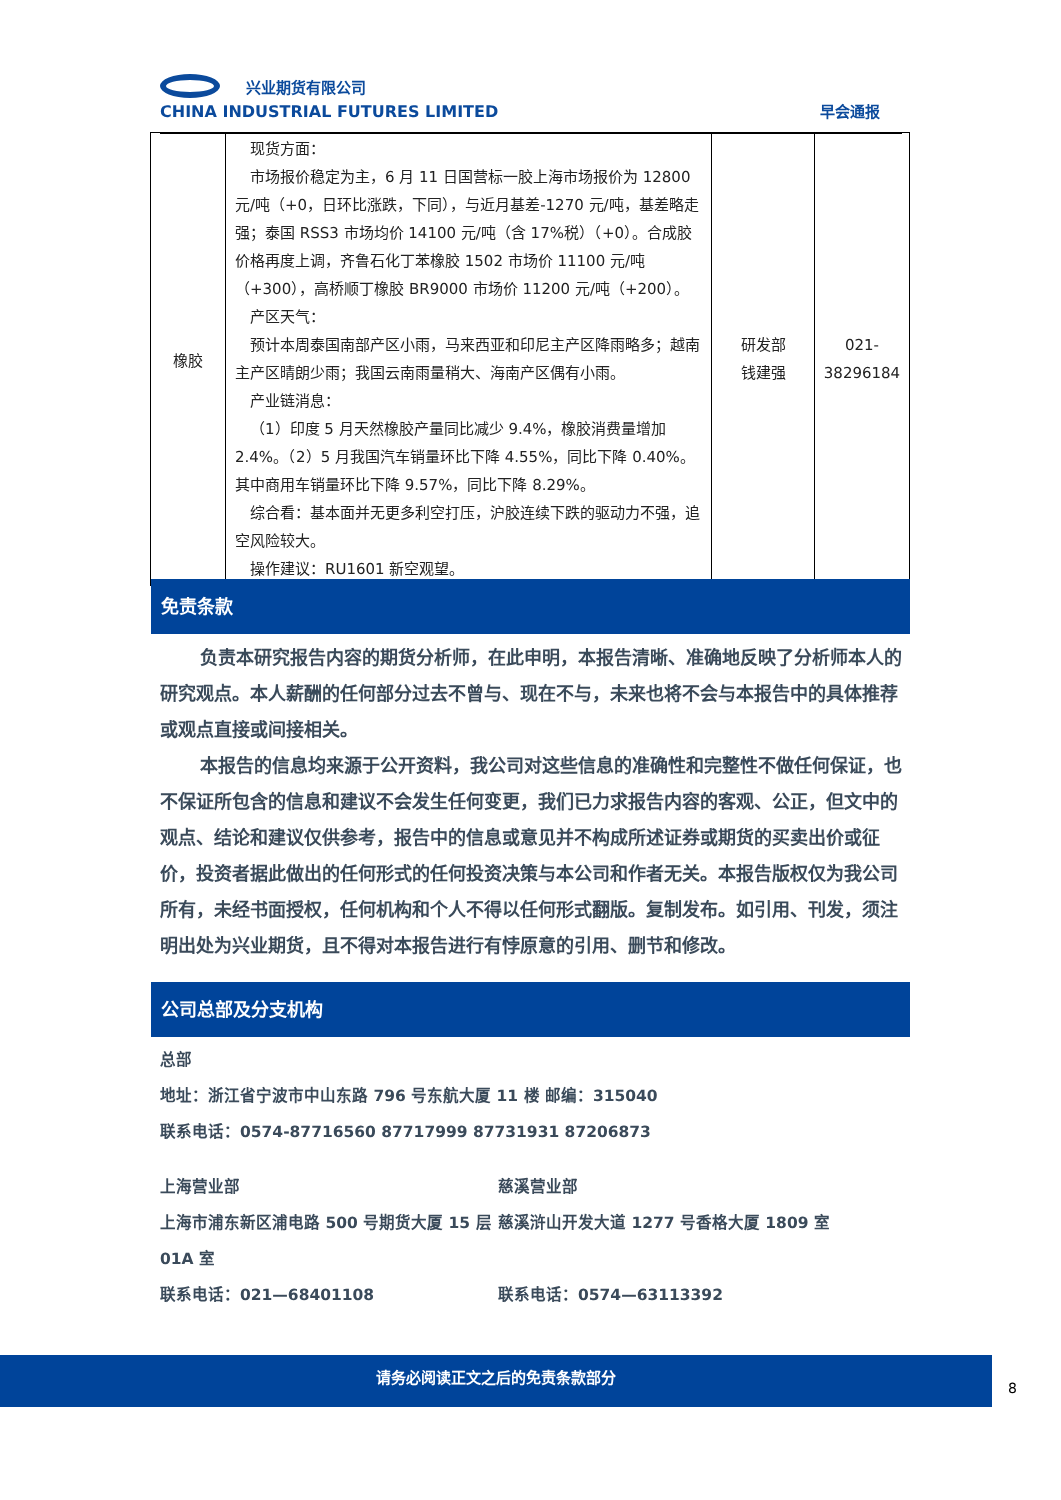兴业期货有限公司
CHINA INDUSTRIAL FUTURES LIMITED
早会通报
| 橡胶 | 现货方面： 市场报价稳定为主，6 月 11 日国营标一胶上海市场报价为 12800 元/吨（+0，日环比涨跌，下同），与近月基差-1270 元/吨，基差略走强；泰国 RSS3 市场均价 14100 元/吨（含 17%税）（+0）。合成胶价格再度上调，齐鲁石化丁苯橡胶 1502 市场价 11100 元/吨（+300），高桥顺丁橡胶 BR9000 市场价 11200 元/吨（+200）。 产区天气： 预计本周泰国南部产区小雨，马来西亚和印尼主产区降雨略多；越南主产区晴朗少雨；我国云南雨量稍大、海南产区偶有小雨。 产业链消息： （1）印度 5 月天然橡胶产量同比减少 9.4%，橡胶消费量增加 2.4%。（2）5 月我国汽车销量环比下降 4.55%，同比下降 0.40%。其中商用车销量环比下降 9.57%，同比下降 8.29%。 综合看：基本面并无更多利空打压，沪胶连续下跌的驱动力不强，追空风险较大。 操作建议：RU1601 新空观望。 | 研发部 钱建强 | 021- 38296184 |
免责条款
负责本研究报告内容的期货分析师，在此申明，本报告清晰、准确地反映了分析师本人的研究观点。本人薪酬的任何部分过去不曾与、现在不与，未来也将不会与本报告中的具体推荐或观点直接或间接相关。
本报告的信息均来源于公开资料，我公司对这些信息的准确性和完整性不做任何保证，也不保证所包含的信息和建议不会发生任何变更，我们已力求报告内容的客观、公正，但文中的观点、结论和建议仅供参考，报告中的信息或意见并不构成所述证券或期货的买卖出价或征价，投资者据此做出的任何形式的任何投资决策与本公司和作者无关。本报告版权仅为我公司所有，未经书面授权，任何机构和个人不得以任何形式翻版。复制发布。如引用、刊发，须注明出处为兴业期货，且不得对本报告进行有悖原意的引用、删节和修改。
公司总部及分支机构
总部
地址：浙江省宁波市中山东路 796 号东航大厦 11 楼 邮编：315040
联系电话：0574-87716560 87717999 87731931 87206873
上海营业部
上海市浦东新区浦电路 500 号期货大厦 15 层 01A 室
联系电话：021—68401108
慈溪营业部
慈溪浒山开发大道 1277 号香格大厦 1809 室
联系电话：0574—63113392
请务必阅读正文之后的免责条款部分
8